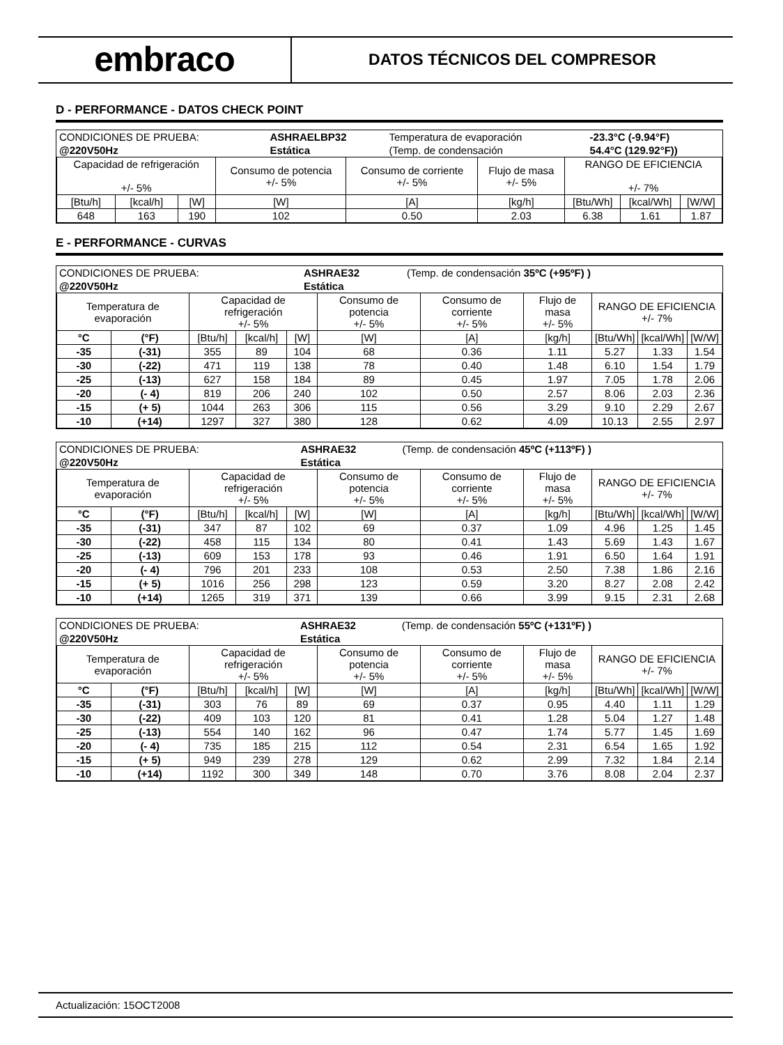embraco
DATOS TÉCNICOS DEL COMPRESOR
D - PERFORMANCE - DATOS CHECK POINT
| CONDICIONES DE PRUEBA: | ASHRAELBP32 | Temperatura de evaporación | -23.3°C (-9.94°F) |
| @220V50Hz | Estática | (Temp. de condensación | 54.4°C (129.92°F)) |
| Capacidad de refrigeración +/- 5% | | | Consumo de potencia +/- 5% | Consumo de corriente +/- 5% | Flujo de masa +/- 5% | RANGO DE EFICIENCIA +/- 7% | | |
| --- | --- | --- | --- | --- | --- | --- | --- | --- |
| [Btu/h] | [kcal/h] | [W] | [W] | [A] | [kg/h] | [Btu/Wh] | [kcal/Wh] | [W/W] |
| 648 | 163 | 190 | 102 | 0.50 | 2.03 | 6.38 | 1.61 | 1.87 |
E - PERFORMANCE - CURVAS
| CONDICIONES DE PRUEBA: | ASHRAE32 | (Temp. de condensación 35ºC (+95ºF) ) |
| @220V50Hz | Estática | |
| Temperatura de evaporación | | Capacidad de refrigeración +/- 5% | | | Consumo de potencia +/- 5% | Consumo de corriente +/- 5% | Flujo de masa +/- 5% | RANGO DE EFICIENCIA +/- 7% | | |
| --- | --- | --- | --- | --- | --- | --- | --- | --- | --- | --- |
| °C | (°F) | [Btu/h] | [kcal/h] | [W] | [W] | [A] | [kg/h] | [Btu/Wh] | [kcal/Wh] | [W/W] |
| -35 | (-31) | 355 | 89 | 104 | 68 | 0.36 | 1.11 | 5.27 | 1.33 | 1.54 |
| -30 | (-22) | 471 | 119 | 138 | 78 | 0.40 | 1.48 | 6.10 | 1.54 | 1.79 |
| -25 | (-13) | 627 | 158 | 184 | 89 | 0.45 | 1.97 | 7.05 | 1.78 | 2.06 |
| -20 | (- 4) | 819 | 206 | 240 | 102 | 0.50 | 2.57 | 8.06 | 2.03 | 2.36 |
| -15 | (+ 5) | 1044 | 263 | 306 | 115 | 0.56 | 3.29 | 9.10 | 2.29 | 2.67 |
| -10 | (+14) | 1297 | 327 | 380 | 128 | 0.62 | 4.09 | 10.13 | 2.55 | 2.97 |
| CONDICIONES DE PRUEBA: | ASHRAE32 | (Temp. de condensación 45ºC (+113ºF) ) |
| @220V50Hz | Estática | |
| Temperatura de evaporación | | Capacidad de refrigeración +/- 5% | | | Consumo de potencia +/- 5% | Consumo de corriente +/- 5% | Flujo de masa +/- 5% | RANGO DE EFICIENCIA +/- 7% | | |
| --- | --- | --- | --- | --- | --- | --- | --- | --- | --- | --- |
| °C | (°F) | [Btu/h] | [kcal/h] | [W] | [W] | [A] | [kg/h] | [Btu/Wh] | [kcal/Wh] | [W/W] |
| -35 | (-31) | 347 | 87 | 102 | 69 | 0.37 | 1.09 | 4.96 | 1.25 | 1.45 |
| -30 | (-22) | 458 | 115 | 134 | 80 | 0.41 | 1.43 | 5.69 | 1.43 | 1.67 |
| -25 | (-13) | 609 | 153 | 178 | 93 | 0.46 | 1.91 | 6.50 | 1.64 | 1.91 |
| -20 | (- 4) | 796 | 201 | 233 | 108 | 0.53 | 2.50 | 7.38 | 1.86 | 2.16 |
| -15 | (+ 5) | 1016 | 256 | 298 | 123 | 0.59 | 3.20 | 8.27 | 2.08 | 2.42 |
| -10 | (+14) | 1265 | 319 | 371 | 139 | 0.66 | 3.99 | 9.15 | 2.31 | 2.68 |
| CONDICIONES DE PRUEBA: | ASHRAE32 | (Temp. de condensación 55ºC (+131ºF) ) |
| @220V50Hz | Estática | |
| Temperatura de evaporación | | Capacidad de refrigeración +/- 5% | | | Consumo de potencia +/- 5% | Consumo de corriente +/- 5% | Flujo de masa +/- 5% | RANGO DE EFICIENCIA +/- 7% | | |
| --- | --- | --- | --- | --- | --- | --- | --- | --- | --- | --- |
| °C | (°F) | [Btu/h] | [kcal/h] | [W] | [W] | [A] | [kg/h] | [Btu/Wh] | [kcal/Wh] | [W/W] |
| -35 | (-31) | 303 | 76 | 89 | 69 | 0.37 | 0.95 | 4.40 | 1.11 | 1.29 |
| -30 | (-22) | 409 | 103 | 120 | 81 | 0.41 | 1.28 | 5.04 | 1.27 | 1.48 |
| -25 | (-13) | 554 | 140 | 162 | 96 | 0.47 | 1.74 | 5.77 | 1.45 | 1.69 |
| -20 | (- 4) | 735 | 185 | 215 | 112 | 0.54 | 2.31 | 6.54 | 1.65 | 1.92 |
| -15 | (+ 5) | 949 | 239 | 278 | 129 | 0.62 | 2.99 | 7.32 | 1.84 | 2.14 |
| -10 | (+14) | 1192 | 300 | 349 | 148 | 0.70 | 3.76 | 8.08 | 2.04 | 2.37 |
Actualización: 15OCT2008